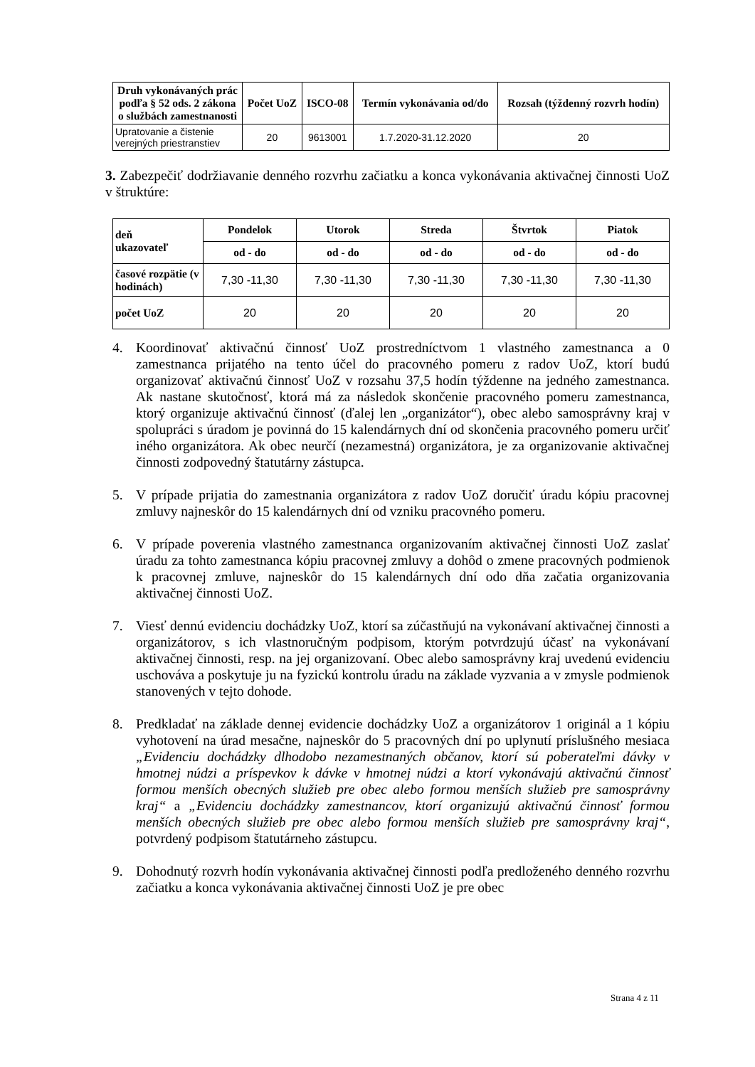| Druh vykonávaných prác podľa § 52 ods. 2 zákona o službách zamestnanosti | Počet UoZ | ISCO-08 | Termín vykonávania od/do | Rozsah (týždenný rozvrh hodín) |
| --- | --- | --- | --- | --- |
| Upratovanie a čistenie verejných priestranstiev | 20 | 9613001 | 1.7.2020-31.12.2020 | 20 |
3. Zabezpečiť dodržiavanie denného rozvrhu začiatku a konca vykonávania aktivačnej činnosti UoZ v štruktúre:
| deň ukazovateľ | Pondelok | Utorok | Streda | Štvrtok | Piatok |
| --- | --- | --- | --- | --- | --- |
| | od - do | od - do | od - do | od - do | od - do |
| časové rozpätie (v hodinách) | 7,30 -11,30 | 7,30 -11,30 | 7,30 -11,30 | 7,30 -11,30 | 7,30 -11,30 |
| počet UoZ | 20 | 20 | 20 | 20 | 20 |
4. Koordinovať aktivačnú činnosť UoZ prostredníctvom 1 vlastného zamestnanca a 0 zamestnanca prijatého na tento účel do pracovného pomeru z radov UoZ, ktorí budú organizovať aktivačnú činnosť UoZ v rozsahu 37,5 hodín týždenne na jedného zamestnanca. Ak nastane skutočnosť, ktorá má za následok skončenie pracovného pomeru zamestnanca, ktorý organizuje aktivačnú činnosť (ďalej len „organizátor“), obec alebo samosprávny kraj v spolupráci s úradom je povinná do 15 kalendárnych dní od skončenia pracovného pomeru určiť iného organizátora. Ak obec neurčí (nezamestná) organizátora, je za organizovanie aktivačnej činnosti zodpovedný štatutárny zástupca.
5. V prípade prijatia do zamestnania organizátora z radov UoZ doručiť úradu kópiu pracovnej zmluvy najneskôr do 15 kalendárnych dní od vzniku pracovného pomeru.
6. V prípade poverenia vlastného zamestnanca organizovaním aktivačnej činnosti UoZ zaslať úradu za tohto zamestnanca kópiu pracovnej zmluvy a dohôd o zmene pracovných podmienok k pracovnej zmluve, najneskôr do 15 kalendárnych dní odo dňa začatia organizovania aktivačnej činnosti UoZ.
7. Viesť dennú evidenciu dochádzky UoZ, ktorí sa zúčastňujú na vykonávaní aktivačnej činnosti a organizátorov, s ich vlastnoručným podpisom, ktorým potvrdzujú účasť na vykonávaní aktivačnej činnosti, resp. na jej organizovaní. Obec alebo samosprávny kraj uvedenú evidenciu uschováva a poskytuje ju na fyzickú kontrolu úradu na základe vyzvania a v zmysle podmienok stanovených v tejto dohode.
8. Predkladať na základe dennej evidencie dochádzky UoZ a organizátorov 1 originál a 1 kópiu vyhotovení na úrad mesačne, najneskôr do 5 pracovných dní po uplynutí príslušného mesiaca „Evidenciu dochádzky dlhodobo nezamestnaných občanov, ktorí sú poberateľmi dávky v hmotnej núdzi a príspevkov k dávke v hmotnej núdzi a ktorí vykonávajú aktivačnú činnosť formou menších obecných služieb pre obec alebo formou menších služieb pre samosprávny kraj“ a „Evidenciu dochádzky zamestnancov, ktorí organizujú aktivačnú činnosť formou menších obecných služieb pre obec alebo formou menších služieb pre samosprávny kraj“, potvrdený podpisom štatutárneho zástupcu.
9. Dohodnutý rozvrh hodín vykonávania aktivačnej činnosti podľa predloženého denného rozvrhu začiatku a konca vykonávania aktivačnej činnosti UoZ je pre obec
Strana 4 z 11